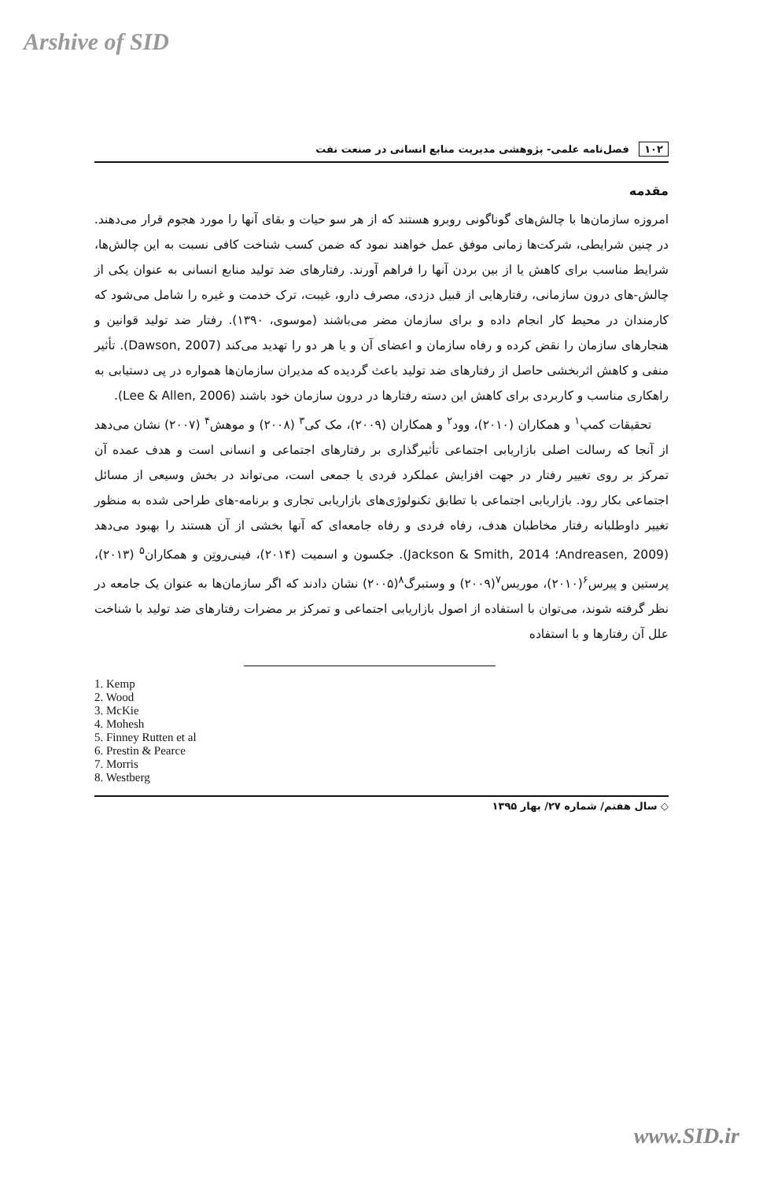Arshive of SID
۱۰۲ فصل‌نامه علمی- پژوهشی مدیریت منابع انسانی در صنعت نفت
مقدمه
امروزه سازمان‌ها با چالش‌های گوناگونی روبرو هستند که از هر سو حیات و بقای آنها را مورد هجوم قرار می‌دهند. در چنین شرایطی، شرکت‌ها زمانی موفق عمل خواهند نمود که ضمن کسب شناخت کافی نسبت به این چالش‌ها، شرایط مناسب برای کاهش یا از بین بردن آنها را فراهم آورند. رفتارهای ضد تولید منابع انسانی به عنوان یکی از چالش-های درون سازمانی، رفتارهایی از قبیل دزدی، مصرف دارو، غیبت، ترک خدمت و غیره را شامل می‌شود که کارمندان در محیط کار انجام داده و برای سازمان مضر می‌باشند (موسوی، ۱۳۹۰). رفتار ضد تولید قوانین و هنجارهای سازمان را نقض کرده و رفاه سازمان و اعضای آن و یا هر دو را تهدید می‌کند (Dawson, 2007). تأثیر منفی و کاهش اثربخشی حاصل از رفتارهای ضد تولید باعث گردیده که مدیران سازمان‌ها همواره در پی دستیابی به راهکاری مناسب و کاربردی برای کاهش این دسته رفتارها در درون سازمان خود باشند (Lee & Allen, 2006).
تحقیقات کمپ<sup>۱</sup> و همکاران (۲۰۱۰)، وود<sup>۲</sup> و همکاران (۲۰۰۹)، مک کی<sup>۳</sup> (۲۰۰۸) و موهش<sup>۴</sup> (۲۰۰۷) نشان می‌دهد از آنجا که رسالت اصلی بازاریابی اجتماعی تأثیرگذاری بر رفتارهای اجتماعی و انسانی است و هدف عمده آن تمرکز بر روی تغییر رفتار در جهت افزایش عملکرد فردی یا جمعی است، می‌تواند در بخش وسیعی از مسائل اجتماعی بکار رود. بازاریابی اجتماعی با تطابق تکنولوژی‌های بازاریابی تجاری و برنامه-های طراحی شده به منظور تغییر داوطلبانه رفتار مخاطبان هدف، رفاه فردی و رفاه جامعه‌ای که آنها بخشی از آن هستند را بهبود می‌دهد (Andreasen, 2009؛ Jackson & Smith, 2014). جکسون و اسمیت (۲۰۱۴)، فینی‌روتِن و همکاران<sup>۵</sup> (۲۰۱۳)، پرستین و پیرس<sup>۶</sup>(۲۰۱۰)، موریس<sup>۷</sup>(۲۰۰۹) و وستبرگ<sup>۸</sup>(۲۰۰۵) نشان دادند که اگر سازمان‌ها به عنوان یک جامعه در نظر گرفته شوند، می‌توان با استفاده از اصول بازاریابی اجتماعی و تمرکز بر مضرات رفتارهای ضد تولید با شناخت علل آن رفتارها و با استفاده
1. Kemp
2. Wood
3. McKie
4. Mohesh
5. Finney Rutten et al
6. Prestin & Pearce
7. Morris
8. Westberg
◇ سال هفتم/ شماره ۲۷/ بهار ۱۳۹۵
www.SID.ir